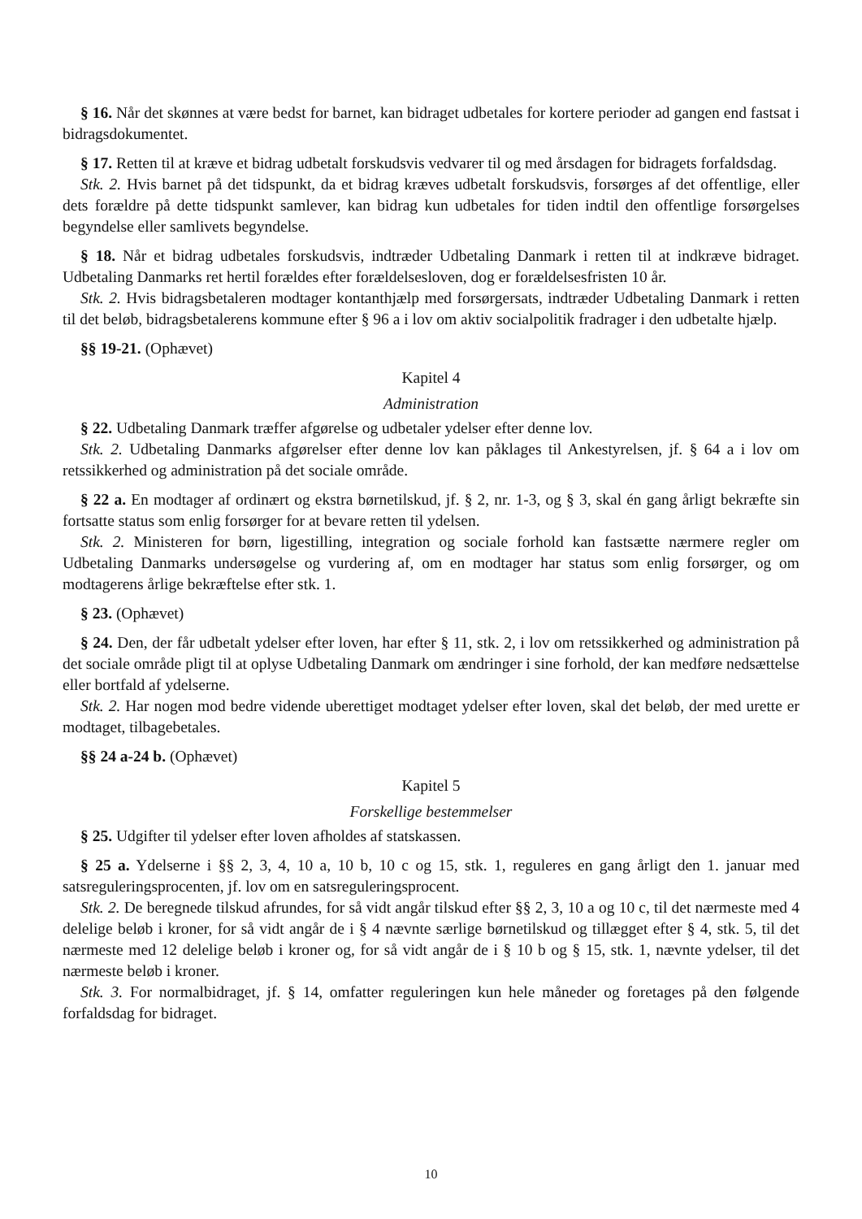§ 16. Når det skønnes at være bedst for barnet, kan bidraget udbetales for kortere perioder ad gangen end fastsat i bidragsdokumentet.
§ 17. Retten til at kræve et bidrag udbetalt forskudsvis vedvarer til og med årsdagen for bidragets forfaldsdag.
Stk. 2. Hvis barnet på det tidspunkt, da et bidrag kræves udbetalt forskudsvis, forsørges af det offentlige, eller dets forældre på dette tidspunkt samlever, kan bidrag kun udbetales for tiden indtil den offentlige forsørgelses begyndelse eller samlivets begyndelse.
§ 18. Når et bidrag udbetales forskudsvis, indtræder Udbetaling Danmark i retten til at indkræve bidraget. Udbetaling Danmarks ret hertil forældes efter forældelsesloven, dog er forældelsesfristen 10 år.
Stk. 2. Hvis bidragsbetaleren modtager kontanthjælp med forsørgersats, indtræder Udbetaling Danmark i retten til det beløb, bidragsbetalerens kommune efter § 96 a i lov om aktiv socialpolitik fradrager i den udbetalte hjælp.
§§ 19-21. (Ophævet)
Kapitel 4
Administration
§ 22. Udbetaling Danmark træffer afgørelse og udbetaler ydelser efter denne lov.
Stk. 2. Udbetaling Danmarks afgørelser efter denne lov kan påklages til Ankestyrelsen, jf. § 64 a i lov om retssikkerhed og administration på det sociale område.
§ 22 a. En modtager af ordinært og ekstra børnetilskud, jf. § 2, nr. 1-3, og § 3, skal én gang årligt bekræfte sin fortsatte status som enlig forsørger for at bevare retten til ydelsen.
Stk. 2. Ministeren for børn, ligestilling, integration og sociale forhold kan fastsætte nærmere regler om Udbetaling Danmarks undersøgelse og vurdering af, om en modtager har status som enlig forsørger, og om modtagerens årlige bekræftelse efter stk. 1.
§ 23. (Ophævet)
§ 24. Den, der får udbetalt ydelser efter loven, har efter § 11, stk. 2, i lov om retssikkerhed og administration på det sociale område pligt til at oplyse Udbetaling Danmark om ændringer i sine forhold, der kan medføre nedsættelse eller bortfald af ydelserne.
Stk. 2. Har nogen mod bedre vidende uberettiget modtaget ydelser efter loven, skal det beløb, der med urette er modtaget, tilbagebetales.
§§ 24 a-24 b. (Ophævet)
Kapitel 5
Forskellige bestemmelser
§ 25. Udgifter til ydelser efter loven afholdes af statskassen.
§ 25 a. Ydelserne i §§ 2, 3, 4, 10 a, 10 b, 10 c og 15, stk. 1, reguleres en gang årligt den 1. januar med satsreguleringsprocenten, jf. lov om en satsreguleringsprocent.
Stk. 2. De beregnede tilskud afrundes, for så vidt angår tilskud efter §§ 2, 3, 10 a og 10 c, til det nærmeste med 4 delelige beløb i kroner, for så vidt angår de i § 4 nævnte særlige børnetilskud og tillægget efter § 4, stk. 5, til det nærmeste med 12 delelige beløb i kroner og, for så vidt angår de i § 10 b og § 15, stk. 1, nævnte ydelser, til det nærmeste beløb i kroner.
Stk. 3. For normalbidraget, jf. § 14, omfatter reguleringen kun hele måneder og foretages på den følgende forfaldsdag for bidraget.
10